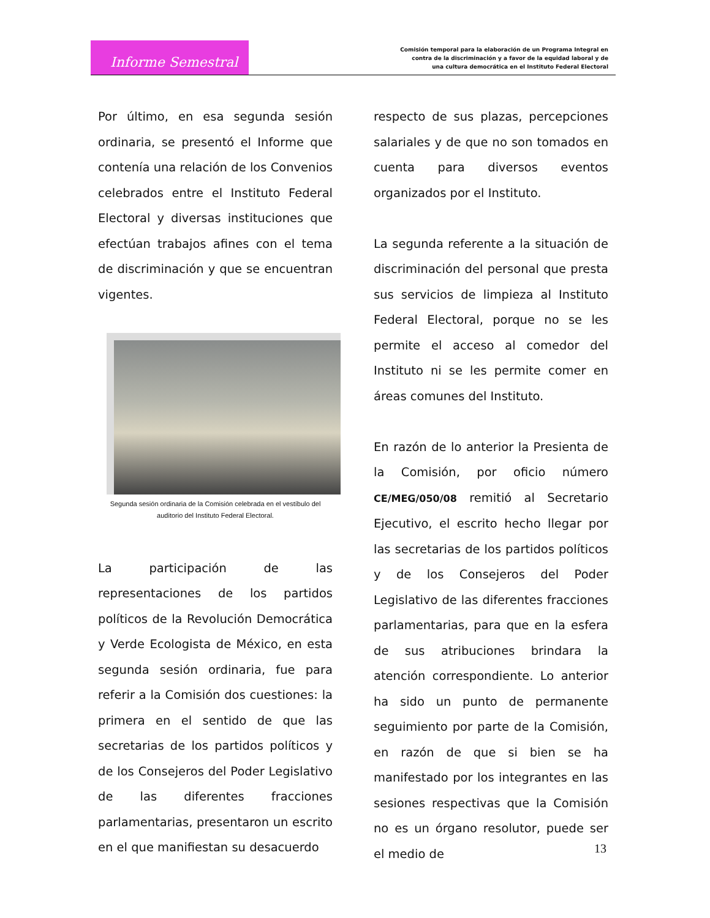Informe Semestral
Comisión temporal para la elaboración de un Programa Integral en
contra de la discriminación y a favor de la equidad laboral y de
una cultura democrática en el Instituto Federal Electoral
Por último, en esa segunda sesión ordinaria, se presentó el Informe que contenía una relación de los Convenios celebrados entre el Instituto Federal Electoral y diversas instituciones que efectúan trabajos afines con el tema de discriminación y que se encuentran vigentes.
Segunda sesión ordinaria de la Comisión celebrada en el vestíbulo del
auditorio del Instituto Federal Electoral.
La participación de las representaciones de los partidos políticos de la Revolución Democrática y Verde Ecologista de México, en esta segunda sesión ordinaria, fue para referir a la Comisión dos cuestiones: la primera en el sentido de que las secretarias de los partidos políticos y de los Consejeros del Poder Legislativo de las diferentes fracciones parlamentarias, presentaron un escrito en el que manifiestan su desacuerdo
respecto de sus plazas, percepciones salariales y de que no son tomados en cuenta para diversos eventos organizados por el Instituto.
La segunda referente a la situación de discriminación del personal que presta sus servicios de limpieza al Instituto Federal Electoral, porque no se les permite el acceso al comedor del Instituto ni se les permite comer en áreas comunes del Instituto.
En razón de lo anterior la Presienta de la Comisión, por oficio número CE/MEG/050/08 remitió al Secretario Ejecutivo, el escrito hecho llegar por las secretarias de los partidos políticos y de los Consejeros del Poder Legislativo de las diferentes fracciones parlamentarias, para que en la esfera de sus atribuciones brindara la atención correspondiente. Lo anterior ha sido un punto de permanente seguimiento por parte de la Comisión, en razón de que si bien se ha manifestado por los integrantes en las sesiones respectivas que la Comisión no es un órgano resolutor, puede ser el medio de
13